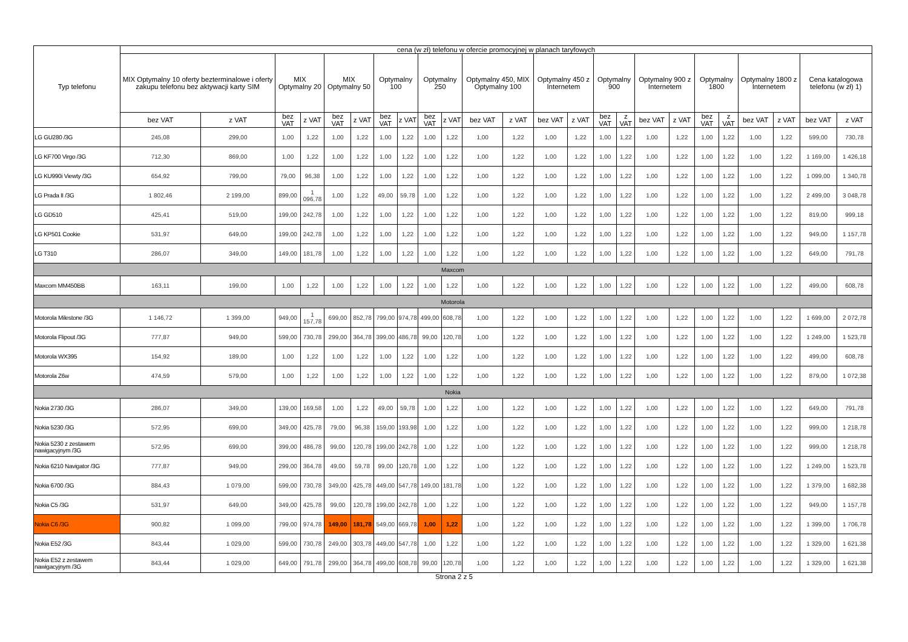| Typ telefonu | cena (w zł) telefonu w ofercie promocyjnej w planach taryfowych | | | | | | | | | | | | | | | | | | | | | | | |
| --- | --- | --- | --- | --- | --- | --- | --- | --- | --- | --- | --- | --- | --- | --- | --- | --- | --- | --- | --- | --- | --- | --- | --- | --- |
| | MIX Optymalny 10 oferty bezterminalowe i oferty zakupu telefonu bez aktywacji karty SIM | | MIX Optymalny 20 | | MIX Optymalny 50 | | Optymalny 100 | | Optymalny 250 | | Optymalny 450, MIX Optymalny 100 | | Optymalny 450 z Internetem | | Optymalny 900 | | Optymalny 900 z Internetem | | Optymalny 1800 | | Optymalny 1800 z Internetem | | Cena katalogowa telefonu (w zł) 1) | |
| | bez VAT | z VAT | bez VAT | z VAT | bez VAT | z VAT | bez VAT | z VAT | bez VAT | z VAT | bez VAT | z VAT | bez VAT | z VAT | bez VAT | z VAT | bez VAT | z VAT | bez VAT | z VAT | bez VAT | z VAT | bez VAT | z VAT |
| LG GU280 /3G | 245,08 | 299,00 | 1,00 | 1,22 | 1,00 | 1,22 | 1,00 | 1,22 | 1,00 | 1,22 | 1,00 | 1,22 | 1,00 | 1,22 | 1,00 | 1,22 | 1,00 | 1,22 | 1,00 | 1,22 | 1,00 | 1,22 | 599,00 | 730,78 |
| LG KF700 Virgo /3G | 712,30 | 869,00 | 1,00 | 1,22 | 1,00 | 1,22 | 1,00 | 1,22 | 1,00 | 1,22 | 1,00 | 1,22 | 1,00 | 1,22 | 1,00 | 1,22 | 1,00 | 1,22 | 1,00 | 1,22 | 1,00 | 1,22 | 1 169,00 | 1 426,18 |
| LG KU990i Viewty /3G | 654,92 | 799,00 | 79,00 | 96,38 | 1,00 | 1,22 | 1,00 | 1,22 | 1,00 | 1,22 | 1,00 | 1,22 | 1,00 | 1,22 | 1,00 | 1,22 | 1,00 | 1,22 | 1,00 | 1,22 | 1,00 | 1,22 | 1 099,00 | 1 340,78 |
| LG Prada II /3G | 1 802,46 | 2 199,00 | 899,00 | 1 096,78 | 1,00 | 1,22 | 49,00 | 59,78 | 1,00 | 1,22 | 1,00 | 1,22 | 1,00 | 1,22 | 1,00 | 1,22 | 1,00 | 1,22 | 1,00 | 1,22 | 1,00 | 1,22 | 2 499,00 | 3 048,78 |
| LG GD510 | 425,41 | 519,00 | 199,00 | 242,78 | 1,00 | 1,22 | 1,00 | 1,22 | 1,00 | 1,22 | 1,00 | 1,22 | 1,00 | 1,22 | 1,00 | 1,22 | 1,00 | 1,22 | 1,00 | 1,22 | 1,00 | 1,22 | 819,00 | 999,18 |
| LG KP501 Cookie | 531,97 | 649,00 | 199,00 | 242,78 | 1,00 | 1,22 | 1,00 | 1,22 | 1,00 | 1,22 | 1,00 | 1,22 | 1,00 | 1,22 | 1,00 | 1,22 | 1,00 | 1,22 | 1,00 | 1,22 | 1,00 | 1,22 | 949,00 | 1 157,78 |
| LG T310 | 286,07 | 349,00 | 149,00 | 181,78 | 1,00 | 1,22 | 1,00 | 1,22 | 1,00 | 1,22 | 1,00 | 1,22 | 1,00 | 1,22 | 1,00 | 1,22 | 1,00 | 1,22 | 1,00 | 1,22 | 1,00 | 1,22 | 649,00 | 791,78 |
| Maxcom | | | | | | | | | | | | | | | | | | | | | | | | |
| Maxcom MM450BB | 163,11 | 199,00 | 1,00 | 1,22 | 1,00 | 1,22 | 1,00 | 1,22 | 1,00 | 1,22 | 1,00 | 1,22 | 1,00 | 1,22 | 1,00 | 1,22 | 1,00 | 1,22 | 1,00 | 1,22 | 1,00 | 1,22 | 499,00 | 608,78 |
| Motorola | | | | | | | | | | | | | | | | | | | | | | | | |
| Motorola Milestone /3G | 1 146,72 | 1 399,00 | 949,00 | 1 157,78 | 699,00 | 852,78 | 799,00 | 974,78 | 499,00 | 608,78 | 1,00 | 1,22 | 1,00 | 1,22 | 1,00 | 1,22 | 1,00 | 1,22 | 1,00 | 1,22 | 1,00 | 1,22 | 1 699,00 | 2 072,78 |
| Motorola Flipout /3G | 777,87 | 949,00 | 599,00 | 730,78 | 299,00 | 364,78 | 399,00 | 486,78 | 99,00 | 120,78 | 1,00 | 1,22 | 1,00 | 1,22 | 1,00 | 1,22 | 1,00 | 1,22 | 1,00 | 1,22 | 1,00 | 1,22 | 1 249,00 | 1 523,78 |
| Motorola WX395 | 154,92 | 189,00 | 1,00 | 1,22 | 1,00 | 1,22 | 1,00 | 1,22 | 1,00 | 1,22 | 1,00 | 1,22 | 1,00 | 1,22 | 1,00 | 1,22 | 1,00 | 1,22 | 1,00 | 1,22 | 1,00 | 1,22 | 499,00 | 608,78 |
| Motorola Z6w | 474,59 | 579,00 | 1,00 | 1,22 | 1,00 | 1,22 | 1,00 | 1,22 | 1,00 | 1,22 | 1,00 | 1,22 | 1,00 | 1,22 | 1,00 | 1,22 | 1,00 | 1,22 | 1,00 | 1,22 | 1,00 | 1,22 | 879,00 | 1 072,38 |
| Nokia | | | | | | | | | | | | | | | | | | | | | | | | |
| Nokia 2730 /3G | 286,07 | 349,00 | 139,00 | 169,58 | 1,00 | 1,22 | 49,00 | 59,78 | 1,00 | 1,22 | 1,00 | 1,22 | 1,00 | 1,22 | 1,00 | 1,22 | 1,00 | 1,22 | 1,00 | 1,22 | 1,00 | 1,22 | 649,00 | 791,78 |
| Nokia 5230 /3G | 572,95 | 699,00 | 349,00 | 425,78 | 79,00 | 96,38 | 159,00 | 193,98 | 1,00 | 1,22 | 1,00 | 1,22 | 1,00 | 1,22 | 1,00 | 1,22 | 1,00 | 1,22 | 1,00 | 1,22 | 1,00 | 1,22 | 999,00 | 1 218,78 |
| Nokia 5230 z zestawem nawigacyjnym /3G | 572,95 | 699,00 | 399,00 | 486,78 | 99,00 | 120,78 | 199,00 | 242,78 | 1,00 | 1,22 | 1,00 | 1,22 | 1,00 | 1,22 | 1,00 | 1,22 | 1,00 | 1,22 | 1,00 | 1,22 | 1,00 | 1,22 | 999,00 | 1 218,78 |
| Nokia 6210 Navigator /3G | 777,87 | 949,00 | 299,00 | 364,78 | 49,00 | 59,78 | 99,00 | 120,78 | 1,00 | 1,22 | 1,00 | 1,22 | 1,00 | 1,22 | 1,00 | 1,22 | 1,00 | 1,22 | 1,00 | 1,22 | 1,00 | 1,22 | 1 249,00 | 1 523,78 |
| Nokia 6700 /3G | 884,43 | 1 079,00 | 599,00 | 730,78 | 349,00 | 425,78 | 449,00 | 547,78 | 149,00 | 181,78 | 1,00 | 1,22 | 1,00 | 1,22 | 1,00 | 1,22 | 1,00 | 1,22 | 1,00 | 1,22 | 1,00 | 1,22 | 1 379,00 | 1 682,38 |
| Nokia C5 /3G | 531,97 | 649,00 | 349,00 | 425,78 | 99,00 | 120,78 | 199,00 | 242,78 | 1,00 | 1,22 | 1,00 | 1,22 | 1,00 | 1,22 | 1,00 | 1,22 | 1,00 | 1,22 | 1,00 | 1,22 | 1,00 | 1,22 | 949,00 | 1 157,78 |
| Nokia C6 /3G | 900,82 | 1 099,00 | 799,00 | 974,78 | 149,00 | 181,78 | 549,00 | 669,78 | 1,00 | 1,22 | 1,00 | 1,22 | 1,00 | 1,22 | 1,00 | 1,22 | 1,00 | 1,22 | 1,00 | 1,22 | 1,00 | 1,22 | 1 399,00 | 1 706,78 |
| Nokia E52 /3G | 843,44 | 1 029,00 | 599,00 | 730,78 | 249,00 | 303,78 | 449,00 | 547,78 | 1,00 | 1,22 | 1,00 | 1,22 | 1,00 | 1,22 | 1,00 | 1,22 | 1,00 | 1,22 | 1,00 | 1,22 | 1,00 | 1,22 | 1 329,00 | 1 621,38 |
| Nokia E52 z zestawem nawigacyjnym /3G | 843,44 | 1 029,00 | 649,00 | 791,78 | 299,00 | 364,78 | 499,00 | 608,78 | 99,00 | 120,78 | 1,00 | 1,22 | 1,00 | 1,22 | 1,00 | 1,22 | 1,00 | 1,22 | 1,00 | 1,22 | 1,00 | 1,22 | 1 329,00 | 1 621,38 |
Strona 2 z 5